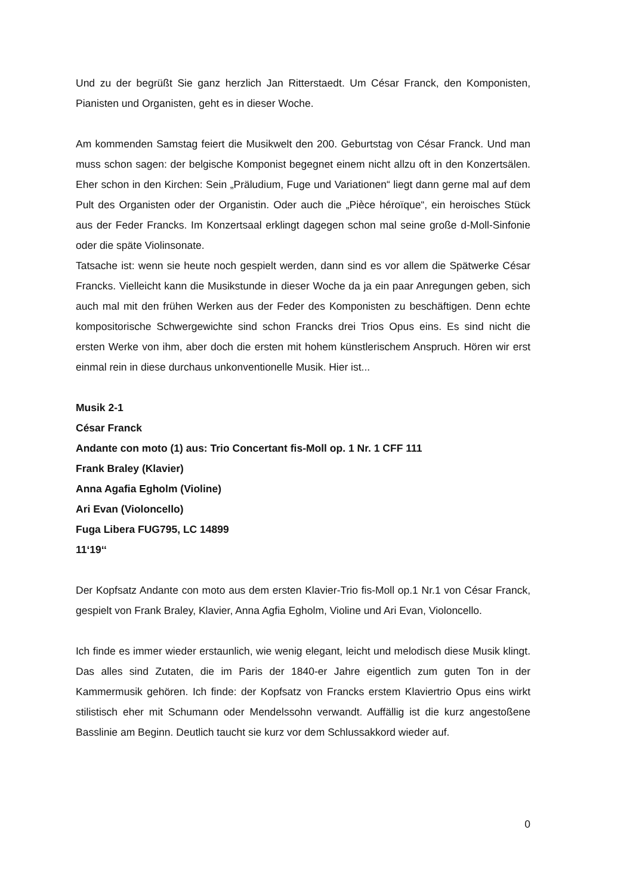Und zu der begrüßt Sie ganz herzlich Jan Ritterstaedt. Um César Franck, den Komponisten, Pianisten und Organisten, geht es in dieser Woche.
Am kommenden Samstag feiert die Musikwelt den 200. Geburtstag von César Franck. Und man muss schon sagen: der belgische Komponist begegnet einem nicht allzu oft in den Konzertsälen. Eher schon in den Kirchen: Sein „Präludium, Fuge und Variationen“ liegt dann gerne mal auf dem Pult des Organisten oder der Organistin. Oder auch die „Pièce héroïque“, ein heroisches Stück aus der Feder Francks. Im Konzertsaal erklingt dagegen schon mal seine große d-Moll-Sinfonie oder die späte Violinsonate.
Tatsache ist: wenn sie heute noch gespielt werden, dann sind es vor allem die Spätwerke César Francks. Vielleicht kann die Musikstunde in dieser Woche da ja ein paar Anregungen geben, sich auch mal mit den frühen Werken aus der Feder des Komponisten zu beschäftigen. Denn echte kompositorische Schwergewichte sind schon Francks drei Trios Opus eins. Es sind nicht die ersten Werke von ihm, aber doch die ersten mit hohem künstlerischem Anspruch. Hören wir erst einmal rein in diese durchaus unkonventionelle Musik. Hier ist...
Musik 2-1
César Franck
Andante con moto (1) aus: Trio Concertant fis-Moll op. 1 Nr. 1 CFF 111
Frank Braley (Klavier)
Anna Agafia Egholm (Violine)
Ari Evan (Violoncello)
Fuga Libera FUG795, LC 14899
11‘19‘‘
Der Kopfsatz Andante con moto aus dem ersten Klavier-Trio fis-Moll op.1 Nr.1 von César Franck, gespielt von Frank Braley, Klavier, Anna Agfia Egholm, Violine und Ari Evan, Violoncello.
Ich finde es immer wieder erstaunlich, wie wenig elegant, leicht und melodisch diese Musik klingt. Das alles sind Zutaten, die im Paris der 1840-er Jahre eigentlich zum guten Ton in der Kammermusik gehören. Ich finde: der Kopfsatz von Francks erstem Klaviertrio Opus eins wirkt stilistisch eher mit Schumann oder Mendelssohn verwandt. Auffällig ist die kurz angestoßene Basslinie am Beginn. Deutlich taucht sie kurz vor dem Schlussakkord wieder auf.
0